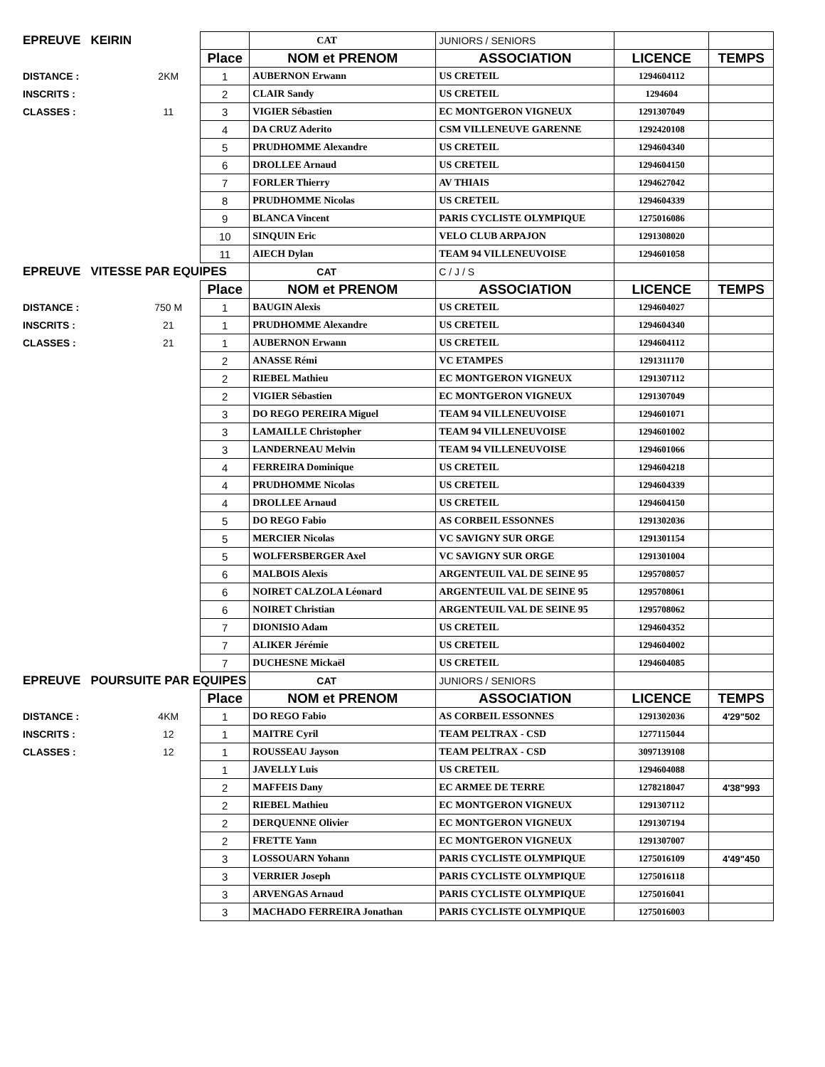| EPREUVE KEIRIN | | | CAT | JUNIORS / SENIORS | | |
| | | Place | NOM et PRENOM | ASSOCIATION | LICENCE | TEMPS |
| DISTANCE : | 2KM | 1 | AUBERNON Erwann | US CRETEIL | 1294604112 | |
| INSCRITS : | | 2 | CLAIR Sandy | US CRETEIL | 1294604 | |
| CLASSES : | 11 | 3 | VIGIER Sébastien | EC MONTGERON VIGNEUX | 1291307049 | |
| | | 4 | DA CRUZ Aderito | CSM VILLENEUVE GARENNE | 1292420108 | |
| | | 5 | PRUDHOMME Alexandre | US CRETEIL | 1294604340 | |
| | | 6 | DROLLEE Arnaud | US CRETEIL | 1294604150 | |
| | | 7 | FORLER Thierry | AV THIAIS | 1294627042 | |
| | | 8 | PRUDHOMME Nicolas | US CRETEIL | 1294604339 | |
| | | 9 | BLANCA Vincent | PARIS CYCLISTE OLYMPIQUE | 1275016086 | |
| | | 10 | SINQUIN Eric | VELO CLUB ARPAJON | 1291308020 | |
| | | 11 | AIECH Dylan | TEAM 94 VILLENEUVOISE | 1294601058 | |
| EPREUVE VITESSE PAR EQUIPES | | | CAT | C / J / S | | |
| | | Place | NOM et PRENOM | ASSOCIATION | LICENCE | TEMPS |
| DISTANCE : | 750 M | 1 | BAUGIN Alexis | US CRETEIL | 1294604027 | |
| INSCRITS : | 21 | 1 | PRUDHOMME Alexandre | US CRETEIL | 1294604340 | |
| CLASSES : | 21 | 1 | AUBERNON Erwann | US CRETEIL | 1294604112 | |
| | | 2 | ANASSE Rémi | VC ETAMPES | 1291311170 | |
| | | 2 | RIEBEL Mathieu | EC MONTGERON VIGNEUX | 1291307112 | |
| | | 2 | VIGIER Sébastien | EC MONTGERON VIGNEUX | 1291307049 | |
| | | 3 | DO REGO PEREIRA Miguel | TEAM 94 VILLENEUVOISE | 1294601071 | |
| | | 3 | LAMAILLE Christopher | TEAM 94 VILLENEUVOISE | 1294601002 | |
| | | 3 | LANDERNEAU Melvin | TEAM 94 VILLENEUVOISE | 1294601066 | |
| | | 4 | FERREIRA Dominique | US CRETEIL | 1294604218 | |
| | | 4 | PRUDHOMME Nicolas | US CRETEIL | 1294604339 | |
| | | 4 | DROLLEE Arnaud | US CRETEIL | 1294604150 | |
| | | 5 | DO REGO Fabio | AS CORBEIL ESSONNES | 1291302036 | |
| | | 5 | MERCIER Nicolas | VC SAVIGNY SUR ORGE | 1291301154 | |
| | | 5 | WOLFERSBERGER Axel | VC SAVIGNY SUR ORGE | 1291301004 | |
| | | 6 | MALBOIS Alexis | ARGENTEUIL VAL DE SEINE 95 | 1295708057 | |
| | | 6 | NOIRET CALZOLA Léonard | ARGENTEUIL VAL DE SEINE 95 | 1295708061 | |
| | | 6 | NOIRET Christian | ARGENTEUIL VAL DE SEINE 95 | 1295708062 | |
| | | 7 | DIONISIO Adam | US CRETEIL | 1294604352 | |
| | | 7 | ALIKER Jérémie | US CRETEIL | 1294604002 | |
| | | 7 | DUCHESNE Mickaël | US CRETEIL | 1294604085 | |
| EPREUVE POURSUITE PAR EQUIPES | | | CAT | JUNIORS / SENIORS | | |
| | | Place | NOM et PRENOM | ASSOCIATION | LICENCE | TEMPS |
| DISTANCE : | 4KM | 1 | DO REGO Fabio | AS CORBEIL ESSONNES | 1291302036 | 4'29"502 |
| INSCRITS : | 12 | 1 | MAITRE Cyril | TEAM PELTRAX - CSD | 1277115044 | |
| CLASSES : | 12 | 1 | ROUSSEAU Jayson | TEAM PELTRAX - CSD | 3097139108 | |
| | | 1 | JAVELLY Luis | US CRETEIL | 1294604088 | |
| | | 2 | MAFFEIS Dany | EC ARMEE DE TERRE | 1278218047 | 4'38"993 |
| | | 2 | RIEBEL Mathieu | EC MONTGERON VIGNEUX | 1291307112 | |
| | | 2 | DERQUENNE Olivier | EC MONTGERON VIGNEUX | 1291307194 | |
| | | 2 | FRETTE Yann | EC MONTGERON VIGNEUX | 1291307007 | |
| | | 3 | LOSSOUARN Yohann | PARIS CYCLISTE OLYMPIQUE | 1275016109 | 4'49"450 |
| | | 3 | VERRIER Joseph | PARIS CYCLISTE OLYMPIQUE | 1275016118 | |
| | | 3 | ARVENGAS Arnaud | PARIS CYCLISTE OLYMPIQUE | 1275016041 | |
| | | 3 | MACHADO FERREIRA Jonathan | PARIS CYCLISTE OLYMPIQUE | 1275016003 | |